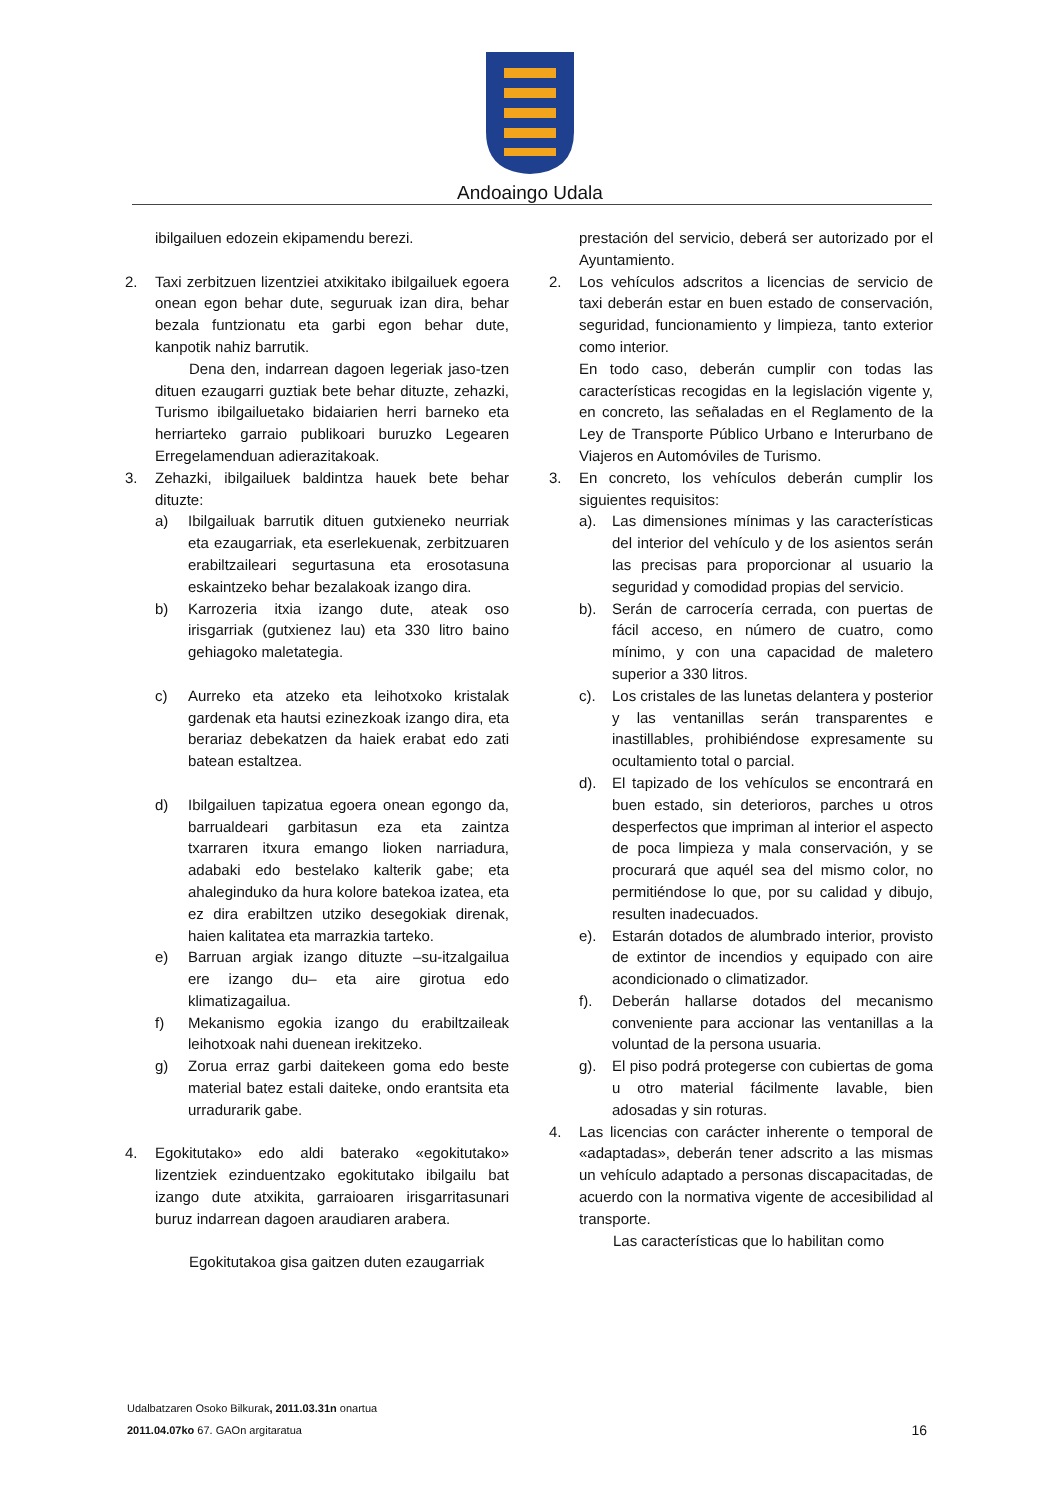Andoaingo Udala
ibilgailuen edozein ekipamendu berezi.
2. Taxi zerbitzuen lizentziei atxikitako ibilgailuek egoera onean egon behar dute, seguruak izan dira, behar bezala funtzionatu eta garbi egon behar dute, kanpotik nahiz barrutik.
Dena den, indarrean dagoen legeriak jaso-tzen dituen ezaugarri guztiak bete behar dituzte, zehazki, Turismo ibilgailuetako bidaiarien herri barneko eta herriarteko garraio publikoari buruzko Legearen Erregelamenduan adierazitakoak.
3. Zehazki, ibilgailuek baldintza hauek bete behar dituzte:
a) Ibilgailuak barrutik dituen gutxieneko neurriak eta ezaugarriak, eta eserlekuenak, zerbitzuaren erabiltzaileari segurtasuna eta erosotasuna eskaintzeko behar bezalakoak izango dira.
b) Karrozeria itxia izango dute, ateak oso irisgarriak (gutxienez lau) eta 330 litro baino gehiagoko maletategia.
c) Aurreko eta atzeko eta leihotxoko kristalak gardenak eta hautsi ezinezkoak izango dira, eta berariaz debekatzen da haiek erabat edo zati batean estaltzea.
d) Ibilgailuen tapizatua egoera onean egongo da, barrualdeari garbitasun eza eta zaintza txarraren itxura emango lioken narriadura, adabaki edo bestelako kalterik gabe; eta ahaleginduko da hura kolore batekoa izatea, eta ez dira erabiltzen utziko desegokiak direnak, haien kalitatea eta marrazkia tarteko.
e) Barruan argiak izango dituzte –su-itzalgailua ere izango du– eta aire girotua edo klimatizagailua.
f) Mekanismo egokia izango du erabiltzaileak leihotxoak nahi duenean irekitzeko.
g) Zorua erraz garbi daitekeen goma edo beste material batez estali daiteke, ondo erantsita eta urradurarik gabe.
4. Egokitutako» edo aldi baterako «egokitutako» lizentziek ezinduentzako egokitutako ibilgailu bat izango dute atxikita, garraioaren irisgarritasunari buruz indarrean dagoen araudiaren arabera.
Egokitutakoa gisa gaitzen duten ezaugarriak
prestación del servicio, deberá ser autorizado por el Ayuntamiento.
2. Los vehículos adscritos a licencias de servicio de taxi deberán estar en buen estado de conservación, seguridad, funcionamiento y limpieza, tanto exterior como interior.
En todo caso, deberán cumplir con todas las características recogidas en la legislación vigente y, en concreto, las señaladas en el Reglamento de la Ley de Transporte Público Urbano e Interurbano de Viajeros en Automóviles de Turismo.
3. En concreto, los vehículos deberán cumplir los siguientes requisitos:
a). Las dimensiones mínimas y las características del interior del vehículo y de los asientos serán las precisas para proporcionar al usuario la seguridad y comodidad propias del servicio.
b). Serán de carrocería cerrada, con puertas de fácil acceso, en número de cuatro, como mínimo, y con una capacidad de maletero superior a 330 litros.
c). Los cristales de las lunetas delantera y posterior y las ventanillas serán transparentes e inastillables, prohibiéndose expresamente su ocultamiento total o parcial.
d). El tapizado de los vehículos se encontrará en buen estado, sin deterioros, parches u otros desperfectos que impriman al interior el aspecto de poca limpieza y mala conservación, y se procurará que aquél sea del mismo color, no permitiéndose lo que, por su calidad y dibujo, resulten inadecuados.
e). Estarán dotados de alumbrado interior, provisto de extintor de incendios y equipado con aire acondicionado o climatizador.
f). Deberán hallarse dotados del mecanismo conveniente para accionar las ventanillas a la voluntad de la persona usuaria.
g). El piso podrá protegerse con cubiertas de goma u otro material fácilmente lavable, bien adosadas y sin roturas.
4. Las licencias con carácter inherente o temporal de «adaptadas», deberán tener adscrito a las mismas un vehículo adaptado a personas discapacitadas, de acuerdo con la normativa vigente de accesibilidad al transporte.
Las características que lo habilitan como
Udalbatzaren Osoko Bilkurak, 2011.03.31n onartua
2011.04.07ko 67. GAOn argitaratua
16